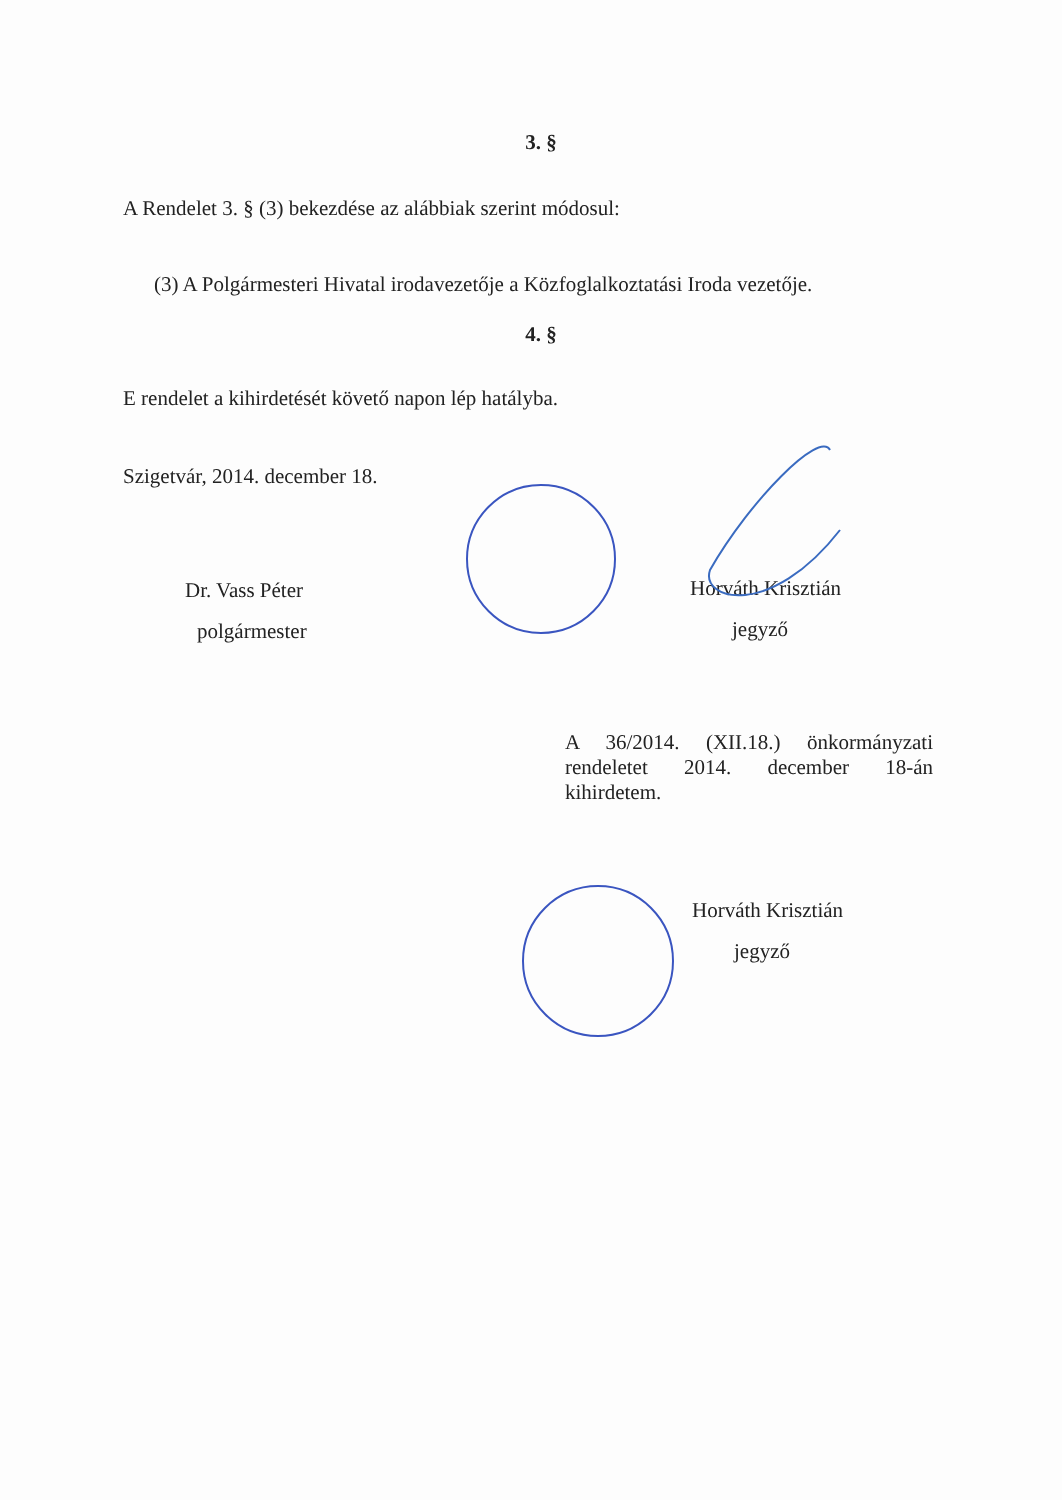3. §
A Rendelet 3. § (3) bekezdése az alábbiak szerint módosul:
(3) A Polgármesteri Hivatal irodavezetője a Közfoglalkoztatási Iroda vezetője.
4. §
E rendelet a kihirdetését követő napon lép hatályba.
Szigetvár, 2014. december 18.
Dr. Vass Péter
polgármester
Horváth Krisztián
jegyző
A 36/2014. (XII.18.) önkormányzati rendeletet 2014. december 18-án kihirdetem.
Horváth Krisztián
jegyző